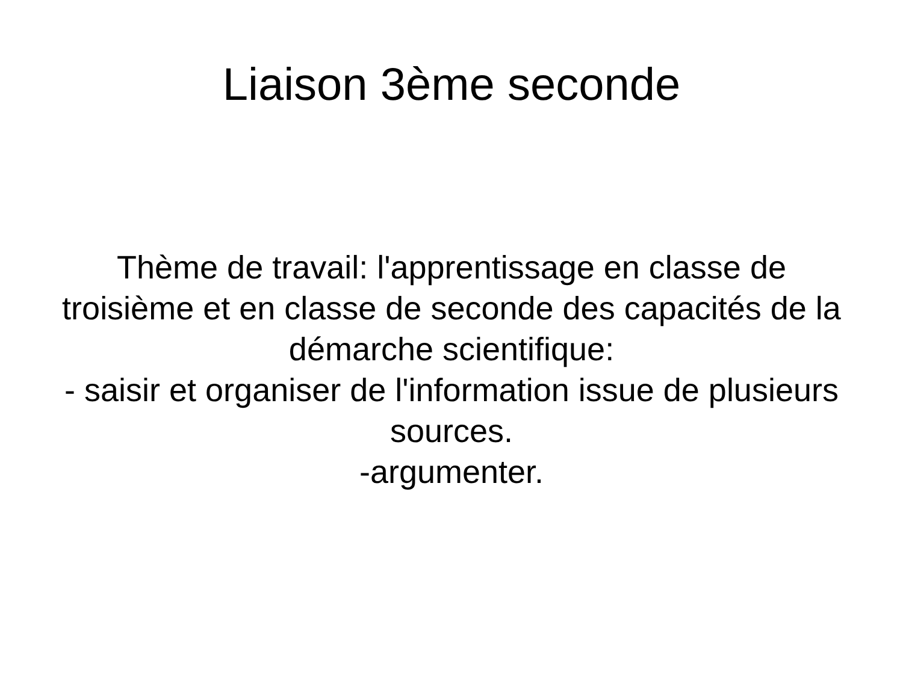Liaison 3ème seconde
Thème de travail: l'apprentissage en classe de troisième et en classe de seconde des capacités de la démarche scientifique:
- saisir et organiser de l'information issue de plusieurs sources.
-argumenter.